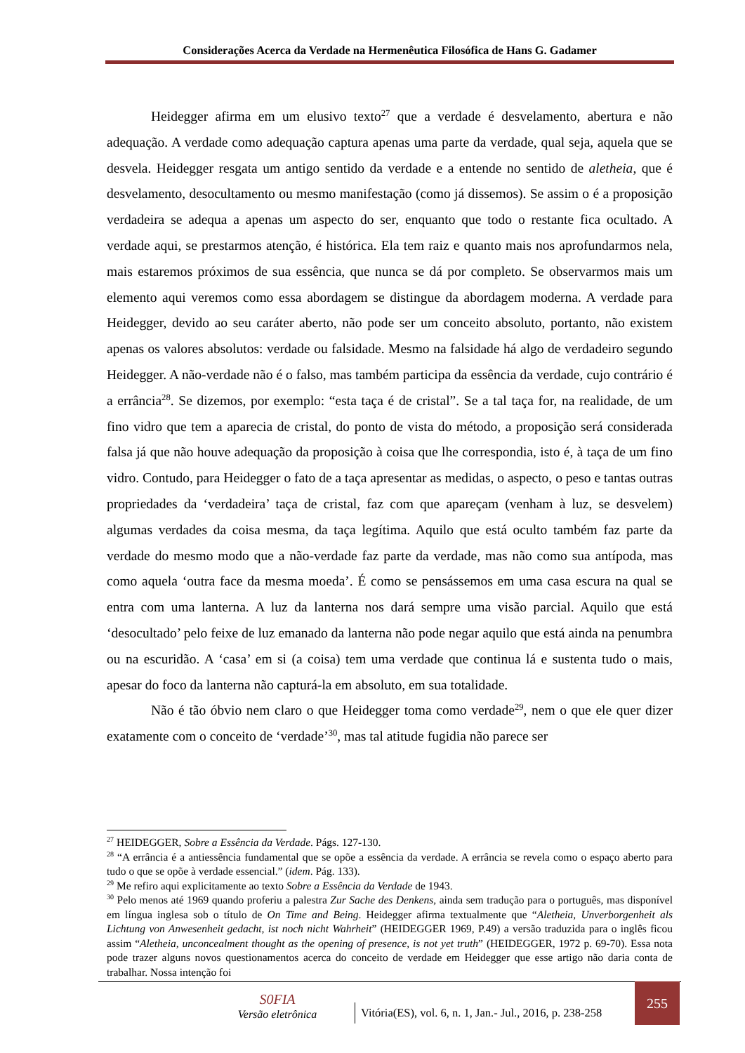Considerações Acerca da Verdade na Hermenêutica Filosófica de Hans G. Gadamer
Heidegger afirma em um elusivo texto<sup>27</sup> que a verdade é desvelamento, abertura e não adequação. A verdade como adequação captura apenas uma parte da verdade, qual seja, aquela que se desvela. Heidegger resgata um antigo sentido da verdade e a entende no sentido de aletheia, que é desvelamento, desocultamento ou mesmo manifestação (como já dissemos). Se assim o é a proposição verdadeira se adequa a apenas um aspecto do ser, enquanto que todo o restante fica ocultado. A verdade aqui, se prestarmos atenção, é histórica. Ela tem raiz e quanto mais nos aprofundarmos nela, mais estaremos próximos de sua essência, que nunca se dá por completo. Se observarmos mais um elemento aqui veremos como essa abordagem se distingue da abordagem moderna. A verdade para Heidegger, devido ao seu caráter aberto, não pode ser um conceito absoluto, portanto, não existem apenas os valores absolutos: verdade ou falsidade. Mesmo na falsidade há algo de verdadeiro segundo Heidegger. A não-verdade não é o falso, mas também participa da essência da verdade, cujo contrário é a errância<sup>28</sup>. Se dizemos, por exemplo: “esta taça é de cristal”. Se a tal taça for, na realidade, de um fino vidro que tem a aparecia de cristal, do ponto de vista do método, a proposição será considerada falsa já que não houve adequação da proposição à coisa que lhe correspondia, isto é, à taça de um fino vidro. Contudo, para Heidegger o fato de a taça apresentar as medidas, o aspecto, o peso e tantas outras propriedades da ‘verdadeira’ taça de cristal, faz com que apareçam (venham à luz, se desvelem) algumas verdades da coisa mesma, da taça legítima. Aquilo que está oculto também faz parte da verdade do mesmo modo que a não-verdade faz parte da verdade, mas não como sua antípoda, mas como aquela ‘outra face da mesma moeda’. É como se pensássemos em uma casa escura na qual se entra com uma lanterna. A luz da lanterna nos dará sempre uma visão parcial. Aquilo que está ‘desocultado’ pelo feixe de luz emanado da lanterna não pode negar aquilo que está ainda na penumbra ou na escuridão. A ‘casa’ em si (a coisa) tem uma verdade que continua lá e sustenta tudo o mais, apesar do foco da lanterna não capturá-la em absoluto, em sua totalidade.
Não é tão óbvio nem claro o que Heidegger toma como verdade<sup>29</sup>, nem o que ele quer dizer exatamente com o conceito de ‘verdade’<sup>30</sup>, mas tal atitude fugidia não parece ser
<sup>27</sup> HEIDEGGER, Sobre a Essência da Verdade. Págs. 127-130.
<sup>28</sup> “A errância é a antiessência fundamental que se opõe a essência da verdade. A errância se revela como o espaço aberto para tudo o que se opõe à verdade essencial.” (idem. Pág. 133).
<sup>29</sup> Me refiro aqui explicitamente ao texto Sobre a Essência da Verdade de 1943.
<sup>30</sup> Pelo menos até 1969 quando proferiu a palestra Zur Sache des Denkens, ainda sem tradução para o português, mas disponível em língua inglesa sob o título de On Time and Being. Heidegger afirma textualmente que “Aletheia, Unverborgenheit als Lichtung von Anwesenheit gedacht, ist noch nicht Wahrheit” (HEIDEGGER 1969, P.49) a versão traduzida para o inglês ficou assim “Aletheia, unconcealment thought as the opening of presence, is not yet truth” (HEIDEGGER, 1972 p. 69-70). Essa nota pode trazer alguns novos questionamentos acerca do conceito de verdade em Heidegger que esse artigo não daria conta de trabalhar. Nossa intenção foi
S0FIA
Versão eletrônica
Vitória(ES), vol. 6, n. 1, Jan.- Jul., 2016, p. 238-258
255